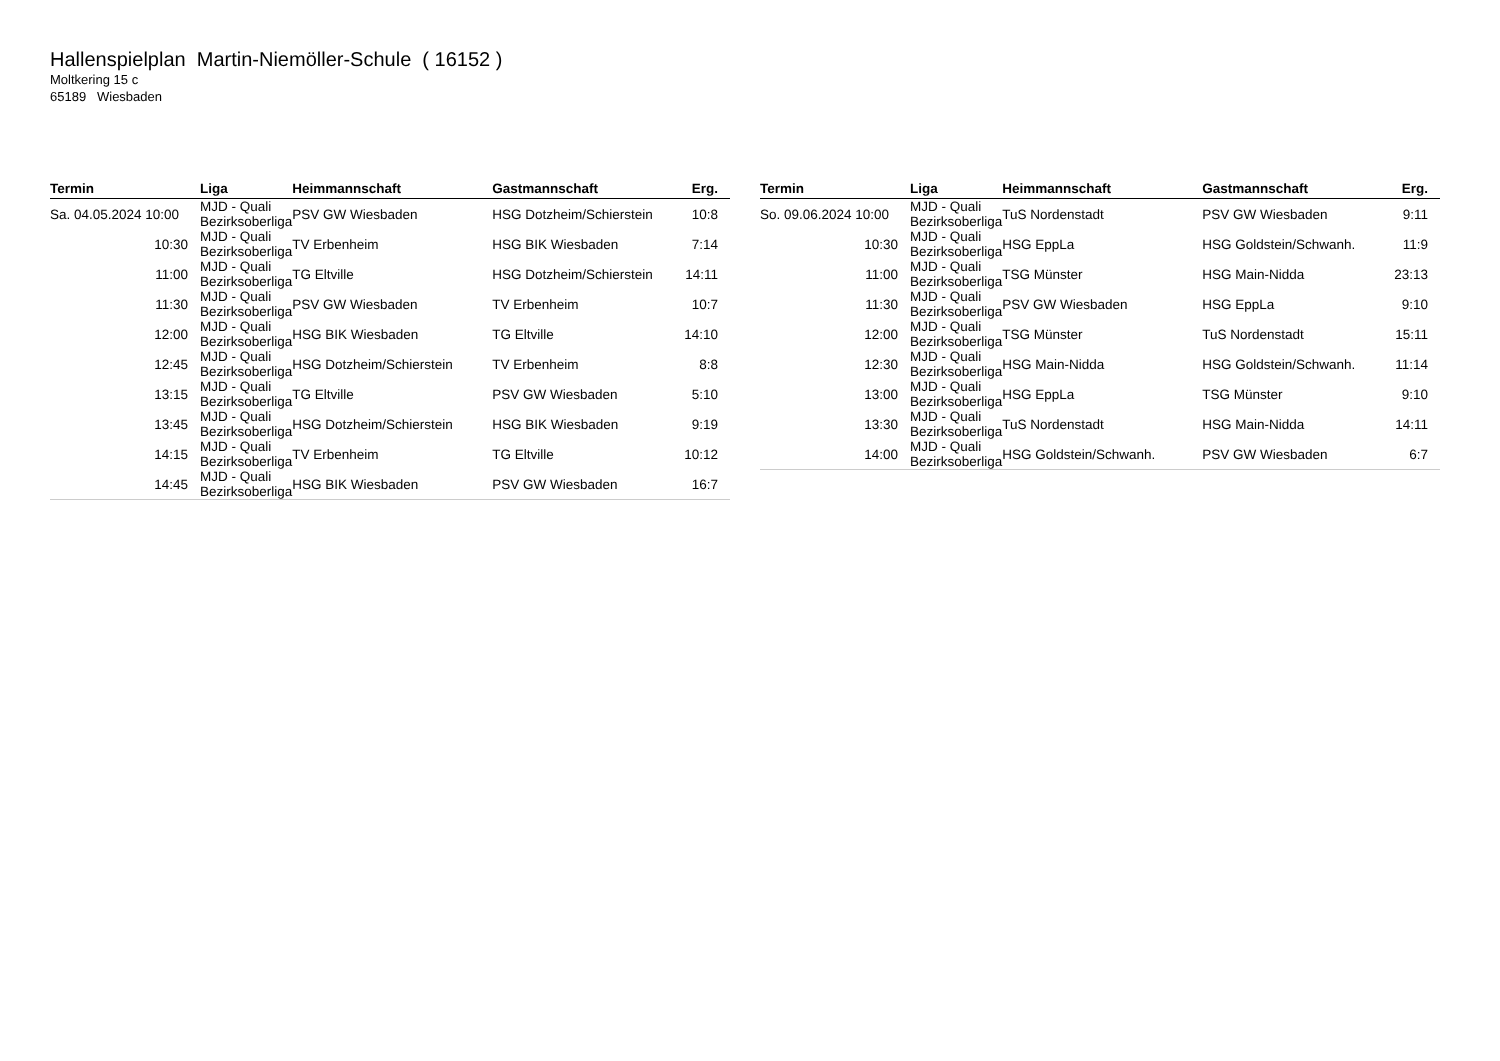Hallenspielplan Martin-Niemöller-Schule ( 16152 )
Moltkering 15 c
65189 Wiesbaden
| Termin | Liga | Heimmannschaft | Gastmannschaft | Erg. |
| --- | --- | --- | --- | --- |
| Sa. 04.05.2024 10:00 | MJD - Quali Bezirksoberliga | PSV GW Wiesbaden | HSG Dotzheim/Schierstein | 10:8 |
| 10:30 | MJD - Quali Bezirksoberliga | TV Erbenheim | HSG BIK Wiesbaden | 7:14 |
| 11:00 | MJD - Quali Bezirksoberliga | TG Eltville | HSG Dotzheim/Schierstein | 14:11 |
| 11:30 | MJD - Quali Bezirksoberliga | PSV GW Wiesbaden | TV Erbenheim | 10:7 |
| 12:00 | MJD - Quali Bezirksoberliga | HSG BIK Wiesbaden | TG Eltville | 14:10 |
| 12:45 | MJD - Quali Bezirksoberliga | HSG Dotzheim/Schierstein | TV Erbenheim | 8:8 |
| 13:15 | MJD - Quali Bezirksoberliga | TG Eltville | PSV GW Wiesbaden | 5:10 |
| 13:45 | MJD - Quali Bezirksoberliga | HSG Dotzheim/Schierstein | HSG BIK Wiesbaden | 9:19 |
| 14:15 | MJD - Quali Bezirksoberliga | TV Erbenheim | TG Eltville | 10:12 |
| 14:45 | MJD - Quali Bezirksoberliga | HSG BIK Wiesbaden | PSV GW Wiesbaden | 16:7 |
| Termin | Liga | Heimmannschaft | Gastmannschaft | Erg. |
| --- | --- | --- | --- | --- |
| So. 09.06.2024 10:00 | MJD - Quali Bezirksoberliga | TuS Nordenstadt | PSV GW Wiesbaden | 9:11 |
| 10:30 | MJD - Quali Bezirksoberliga | HSG EppLa | HSG Goldstein/Schwanh. | 11:9 |
| 11:00 | MJD - Quali Bezirksoberliga | TSG Münster | HSG Main-Nidda | 23:13 |
| 11:30 | MJD - Quali Bezirksoberliga | PSV GW Wiesbaden | HSG EppLa | 9:10 |
| 12:00 | MJD - Quali Bezirksoberliga | TSG Münster | TuS Nordenstadt | 15:11 |
| 12:30 | MJD - Quali Bezirksoberliga | HSG Main-Nidda | HSG Goldstein/Schwanh. | 11:14 |
| 13:00 | MJD - Quali Bezirksoberliga | HSG EppLa | TSG Münster | 9:10 |
| 13:30 | MJD - Quali Bezirksoberliga | TuS Nordenstadt | HSG Main-Nidda | 14:11 |
| 14:00 | MJD - Quali Bezirksoberliga | HSG Goldstein/Schwanh. | PSV GW Wiesbaden | 6:7 |